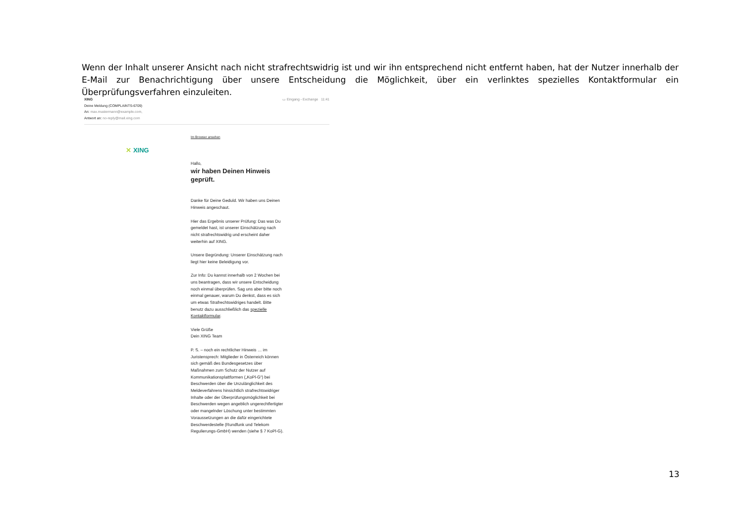Wenn der Inhalt unserer Ansicht nach nicht strafrechtswidrig ist und wir ihn entsprechend nicht entfernt haben, hat der Nutzer innerhalb der E-Mail zur Benachrichtigung über unsere Entscheidung die Möglichkeit, über ein verlinktes spezielles Kontaktformular ein Überprüfungsverfahren einzuleiten.
XING
Deine Meldung (COMPLAINTS-6709)
An: max.mustermann@example.com,
Antwort an: no-reply@mail.xing.com
▭ Eingang - Exchange 11:41
✕ XING
Im Browser ansehen
Hallo,
wir haben Deinen Hinweis geprüft.
Danke für Deine Geduld. Wir haben uns Deinen Hinweis angeschaut.
Hier das Ergebnis unserer Prüfung: Das was Du gemeldet hast, ist unserer Einschätzung nach nicht strafrechtswidrig und erscheint daher weiterhin auf XING.
Unsere Begründung: Unserer Einschätzung nach liegt hier keine Beleidigung vor.
Zur Info: Du kannst innerhalb von 2 Wochen bei uns beantragen, dass wir unsere Entscheidung noch einmal überprüfen. Sag uns aber bitte noch einmal genauer, warum Du denkst, dass es sich um etwas Strafrechtswidriges handelt. Bitte benutz dazu ausschließlich das spezielle Kontaktformular.
Viele Grüße
Dein XING Team
P. S. – noch ein rechtlicher Hinweis … im Juristensprech: Mitglieder in Österreich können sich gemäß des Bundesgesetzes über Maßnahmen zum Schutz der Nutzer auf Kommunikationsplattformen („KoPl-G“) bei Beschwerden über die Unzulänglichkeit des Meldeverfahrens hinsichtlich strafrechtswidriger Inhalte oder der Überprüfungsmöglichkeit bei Beschwerden wegen angeblich ungerechtfertigter oder mangelnder Löschung unter bestimmten Voraussetzungen an die dafür eingerichtete Beschwerdestelle (Rundfunk und Telekom Regulierungs-GmbH) wenden (siehe § 7 KoPl-G).
13